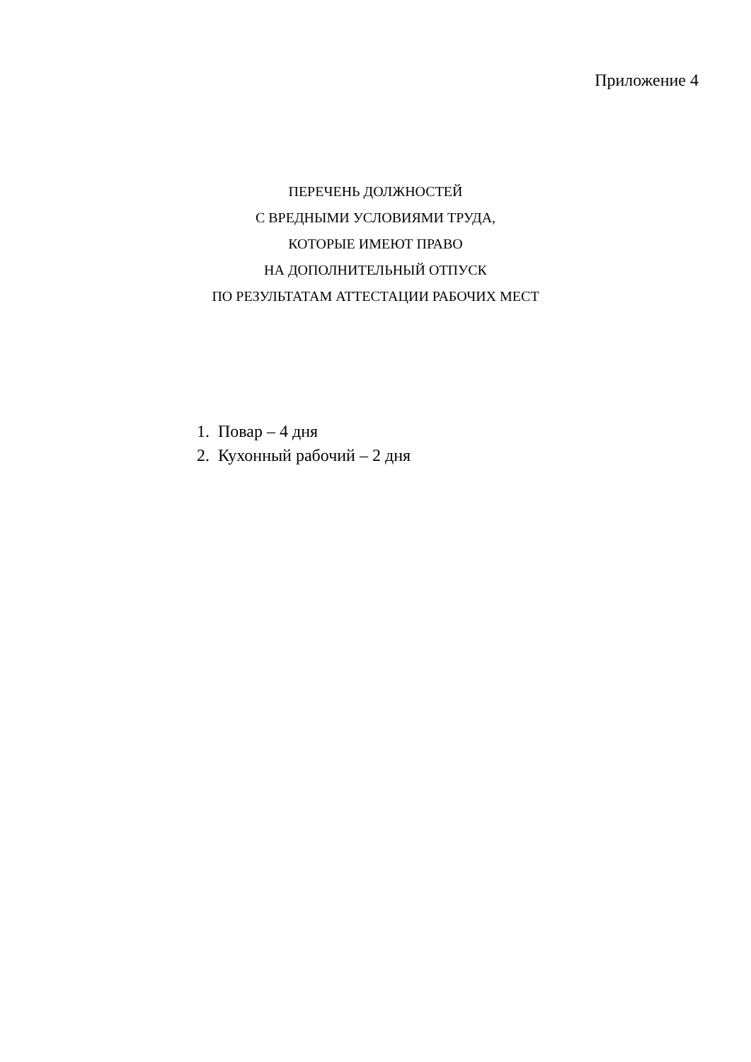Приложение 4
ПЕРЕЧЕНЬ ДОЛЖНОСТЕЙ
С ВРЕДНЫМИ УСЛОВИЯМИ ТРУДА,
КОТОРЫЕ ИМЕЮТ ПРАВО
НА ДОПОЛНИТЕЛЬНЫЙ ОТПУСК
ПО РЕЗУЛЬТАТАМ АТТЕСТАЦИИ РАБОЧИХ МЕСТ
1. Повар – 4 дня
2. Кухонный рабочий – 2 дня